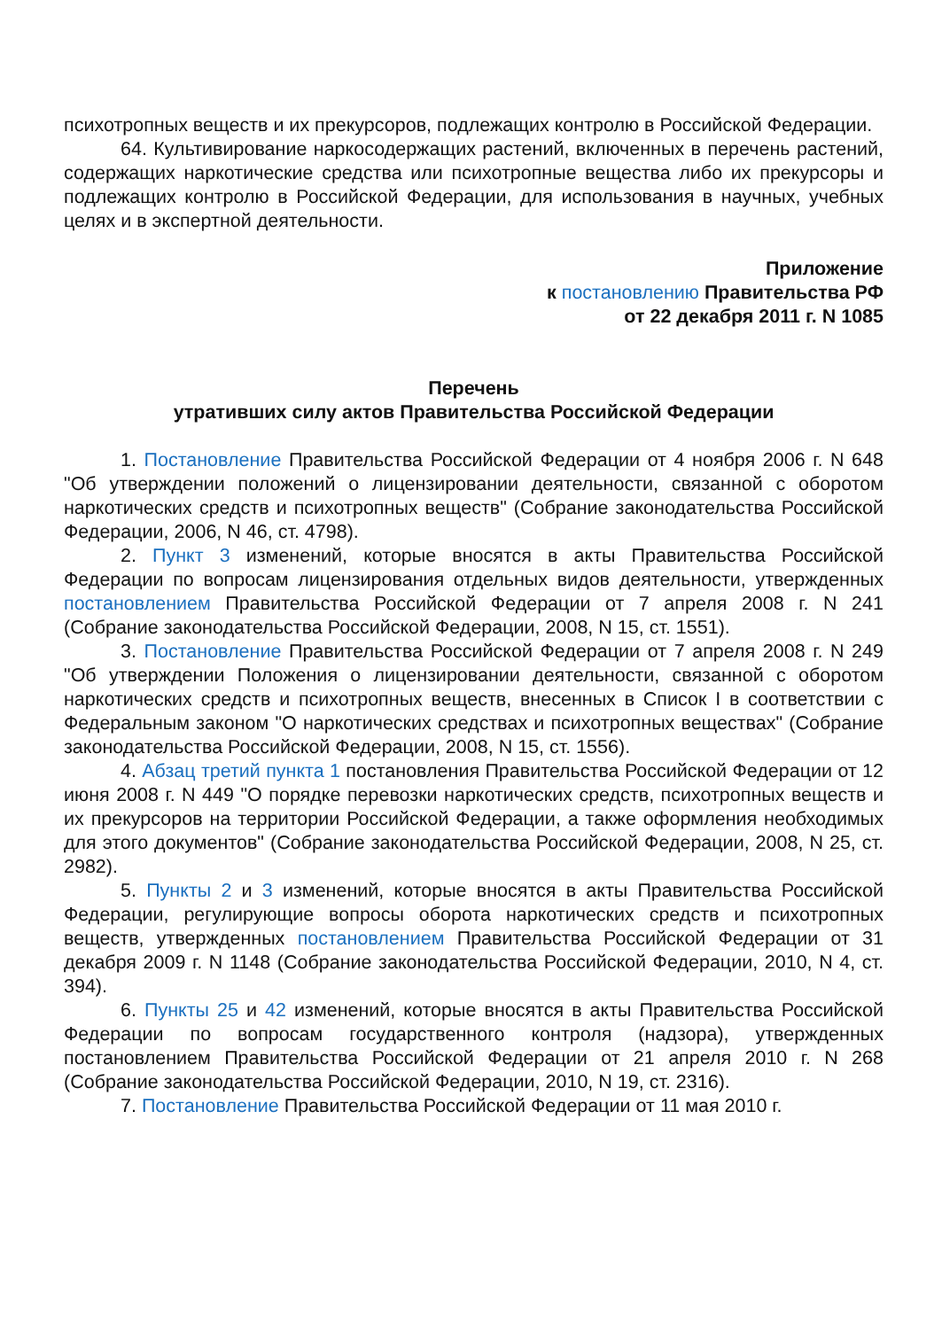психотропных веществ и их прекурсоров, подлежащих контролю в Российской Федерации.
64. Культивирование наркосодержащих растений, включенных в перечень растений, содержащих наркотические средства или психотропные вещества либо их прекурсоры и подлежащих контролю в Российской Федерации, для использования в научных, учебных целях и в экспертной деятельности.
Приложение
к постановлению Правительства РФ
от 22 декабря 2011 г. N 1085
Перечень
утративших силу актов Правительства Российской Федерации
1. Постановление Правительства Российской Федерации от 4 ноября 2006 г. N 648 "Об утверждении положений о лицензировании деятельности, связанной с оборотом наркотических средств и психотропных веществ" (Собрание законодательства Российской Федерации, 2006, N 46, ст. 4798).
2. Пункт 3 изменений, которые вносятся в акты Правительства Российской Федерации по вопросам лицензирования отдельных видов деятельности, утвержденных постановлением Правительства Российской Федерации от 7 апреля 2008 г. N 241 (Собрание законодательства Российской Федерации, 2008, N 15, ст. 1551).
3. Постановление Правительства Российской Федерации от 7 апреля 2008 г. N 249 "Об утверждении Положения о лицензировании деятельности, связанной с оборотом наркотических средств и психотропных веществ, внесенных в Список I в соответствии с Федеральным законом "О наркотических средствах и психотропных веществах" (Собрание законодательства Российской Федерации, 2008, N 15, ст. 1556).
4. Абзац третий пункта 1 постановления Правительства Российской Федерации от 12 июня 2008 г. N 449 "О порядке перевозки наркотических средств, психотропных веществ и их прекурсоров на территории Российской Федерации, а также оформления необходимых для этого документов" (Собрание законодательства Российской Федерации, 2008, N 25, ст. 2982).
5. Пункты 2 и 3 изменений, которые вносятся в акты Правительства Российской Федерации, регулирующие вопросы оборота наркотических средств и психотропных веществ, утвержденных постановлением Правительства Российской Федерации от 31 декабря 2009 г. N 1148 (Собрание законодательства Российской Федерации, 2010, N 4, ст. 394).
6. Пункты 25 и 42 изменений, которые вносятся в акты Правительства Российской Федерации по вопросам государственного контроля (надзора), утвержденных постановлением Правительства Российской Федерации от 21 апреля 2010 г. N 268 (Собрание законодательства Российской Федерации, 2010, N 19, ст. 2316).
7. Постановление Правительства Российской Федерации от 11 мая 2010 г.